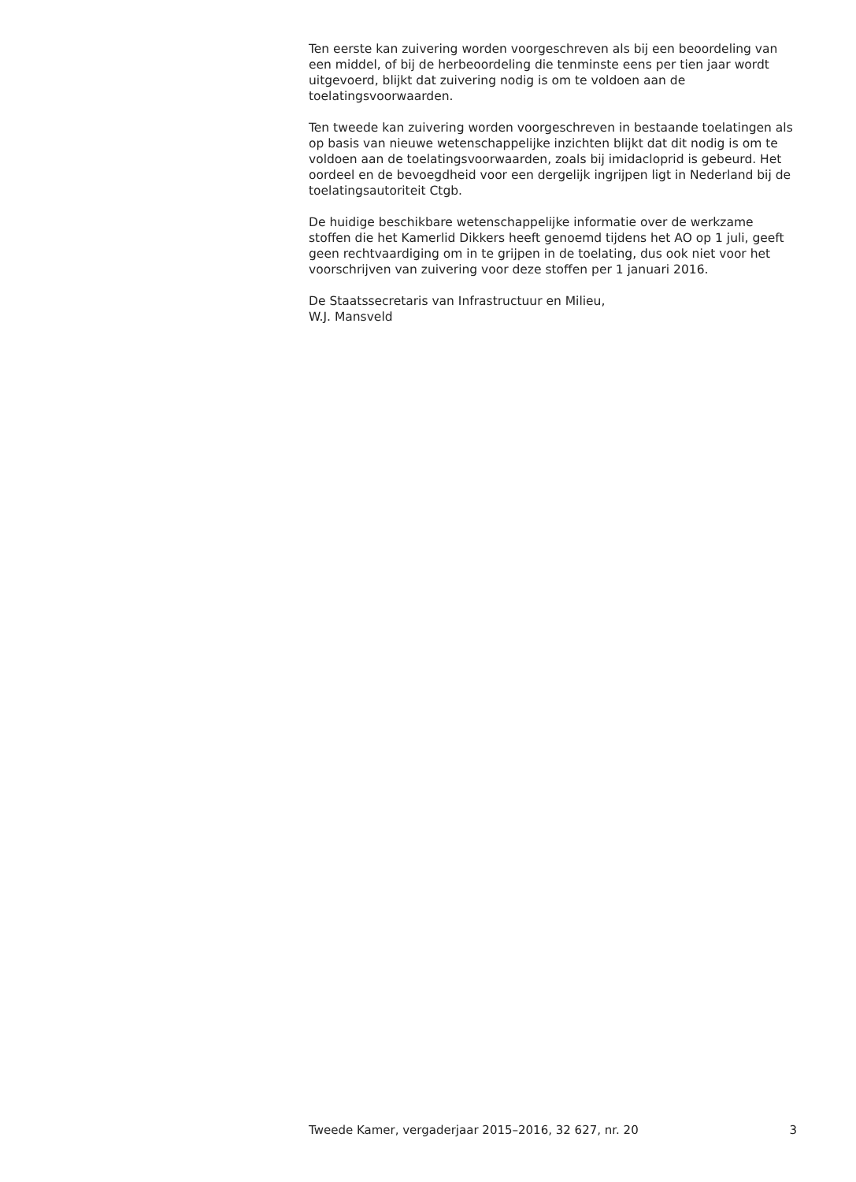Ten eerste kan zuivering worden voorgeschreven als bij een beoordeling van een middel, of bij de herbeoordeling die tenminste eens per tien jaar wordt uitgevoerd, blijkt dat zuivering nodig is om te voldoen aan de toelatingsvoorwaarden.
Ten tweede kan zuivering worden voorgeschreven in bestaande toelatingen als op basis van nieuwe wetenschappelijke inzichten blijkt dat dit nodig is om te voldoen aan de toelatingsvoorwaarden, zoals bij imidacloprid is gebeurd. Het oordeel en de bevoegdheid voor een dergelijk ingrijpen ligt in Nederland bij de toelatingsautoriteit Ctgb.
De huidige beschikbare wetenschappelijke informatie over de werkzame stoffen die het Kamerlid Dikkers heeft genoemd tijdens het AO op 1 juli, geeft geen rechtvaardiging om in te grijpen in de toelating, dus ook niet voor het voorschrijven van zuivering voor deze stoffen per 1 januari 2016.
De Staatssecretaris van Infrastructuur en Milieu,
W.J. Mansveld
Tweede Kamer, vergaderjaar 2015–2016, 32 627, nr. 20 3